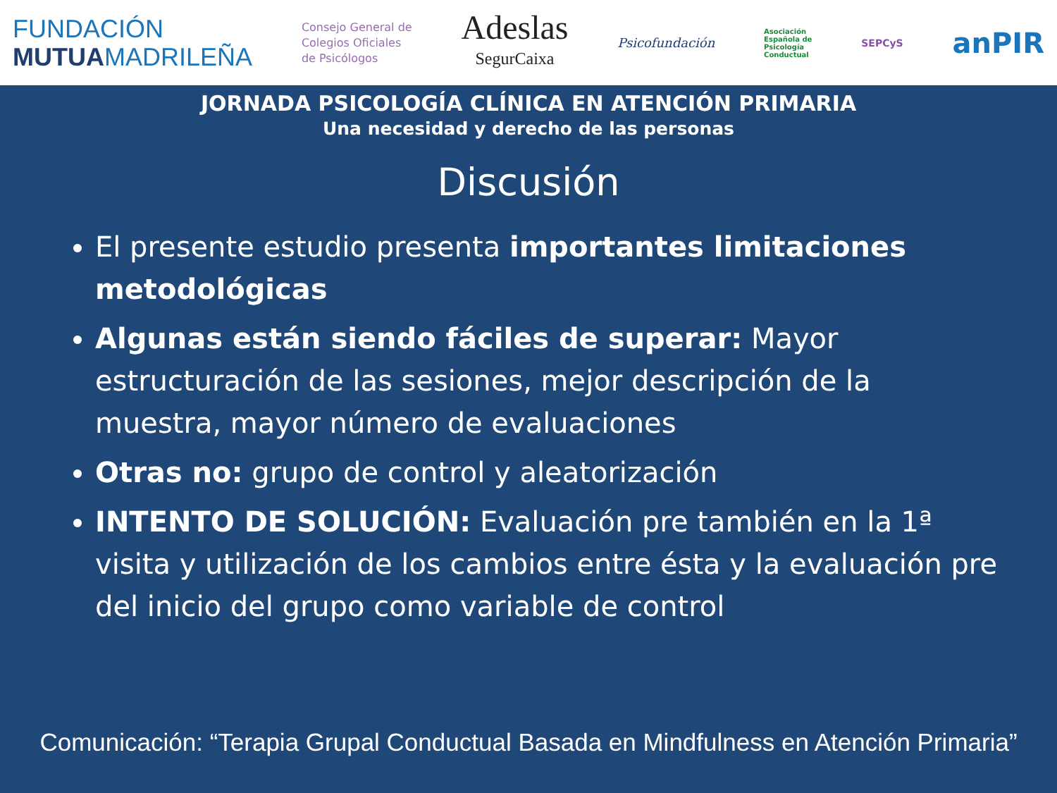FUNDACIÓN
MUTUAMADRILEÑA
Consejo General de
Colegios Oficiales
de Psicólogos
Adeslas
SegurCaixa
Psicofundación
Asociación
Española de
Psicología
Conductual
SEPCyS
anPIR
JORNADA PSICOLOGÍA CLÍNICA EN ATENCIÓN PRIMARIA
Una necesidad y derecho de las personas
Discusión
El presente estudio presenta importantes limitaciones metodológicas
Algunas están siendo fáciles de superar: Mayor estructuración de las sesiones, mejor descripción de la muestra, mayor número de evaluaciones
Otras no: grupo de control y aleatorización
INTENTO DE SOLUCIÓN: Evaluación pre también en la 1ª visita y utilización de los cambios entre ésta y la evaluación pre del inicio del grupo como variable de control
Comunicación: “Terapia Grupal Conductual Basada en Mindfulness en Atención Primaria”